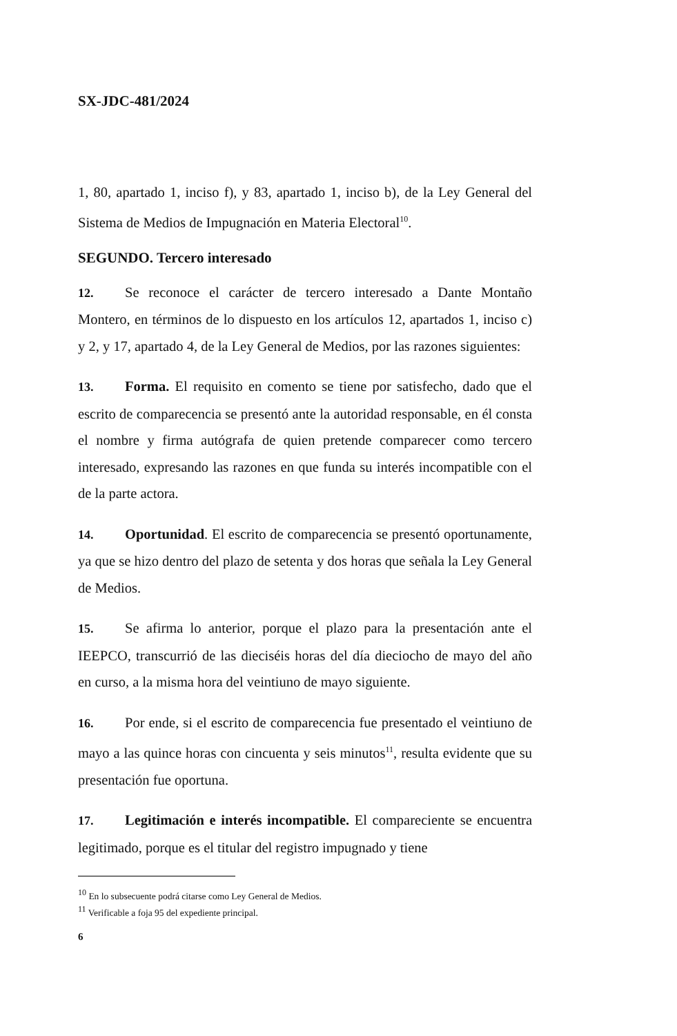SX-JDC-481/2024
1, 80, apartado 1, inciso f), y 83, apartado 1, inciso b), de la Ley General del Sistema de Medios de Impugnación en Materia Electoral<sup>10</sup>.
SEGUNDO. Tercero interesado
12. Se reconoce el carácter de tercero interesado a Dante Montaño Montero, en términos de lo dispuesto en los artículos 12, apartados 1, inciso c) y 2, y 17, apartado 4, de la Ley General de Medios, por las razones siguientes:
13. Forma. El requisito en comento se tiene por satisfecho, dado que el escrito de comparecencia se presentó ante la autoridad responsable, en él consta el nombre y firma autógrafa de quien pretende comparecer como tercero interesado, expresando las razones en que funda su interés incompatible con el de la parte actora.
14. Oportunidad. El escrito de comparecencia se presentó oportunamente, ya que se hizo dentro del plazo de setenta y dos horas que señala la Ley General de Medios.
15. Se afirma lo anterior, porque el plazo para la presentación ante el IEEPCO, transcurrió de las dieciséis horas del día dieciocho de mayo del año en curso, a la misma hora del veintiuno de mayo siguiente.
16. Por ende, si el escrito de comparecencia fue presentado el veintiuno de mayo a las quince horas con cincuenta y seis minutos<sup>11</sup>, resulta evidente que su presentación fue oportuna.
17. Legitimación e interés incompatible. El compareciente se encuentra legitimado, porque es el titular del registro impugnado y tiene
<sup>10</sup> En lo subsecuente podrá citarse como Ley General de Medios.
<sup>11</sup> Verificable a foja 95 del expediente principal.
6